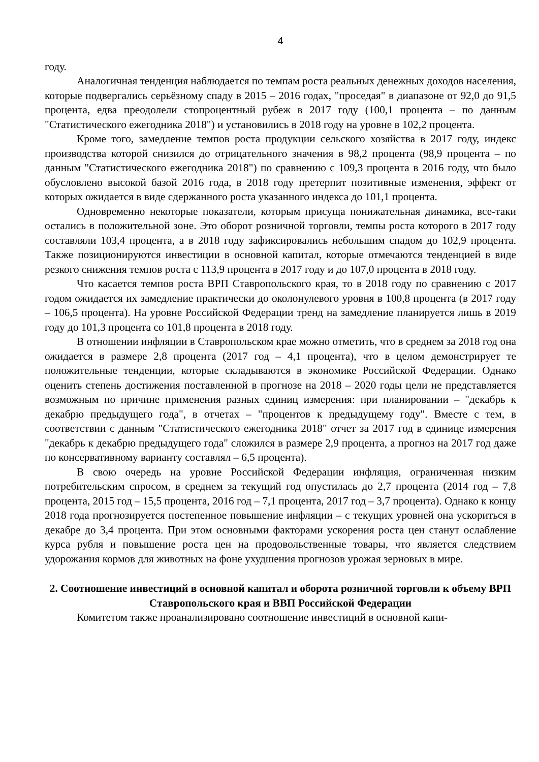4
году.
Аналогичная тенденция наблюдается по темпам роста реальных денежных доходов населения, которые подвергались серьёзному спаду в 2015 – 2016 годах, "проседая" в диапазоне от 92,0 до 91,5 процента, едва преодолели стопроцентный рубеж в 2017 году (100,1 процента – по данным "Статистического ежегодника 2018") и установились в 2018 году на уровне в 102,2 процента.
Кроме того, замедление темпов роста продукции сельского хозяйства в 2017 году, индекс производства которой снизился до отрицательного значения в 98,2 процента (98,9 процента – по данным "Статистического ежегодника 2018") по сравнению с 109,3 процента в 2016 году, что было обусловлено высокой базой 2016 года, в 2018 году претерпит позитивные изменения, эффект от которых ожидается в виде сдержанного роста указанного индекса до 101,1 процента.
Одновременно некоторые показатели, которым присуща понижательная динамика, все-таки остались в положительной зоне. Это оборот розничной торговли, темпы роста которого в 2017 году составляли 103,4 процента, а в 2018 году зафиксировались небольшим спадом до 102,9 процента. Также позиционируются инвестиции в основной капитал, которые отмечаются тенденцией в виде резкого снижения темпов роста с 113,9 процента в 2017 году и до 107,0 процента в 2018 году.
Что касается темпов роста ВРП Ставропольского края, то в 2018 году по сравнению с 2017 годом ожидается их замедление практически до околонулевого уровня в 100,8 процента (в 2017 году – 106,5 процента). На уровне Российской Федерации тренд на замедление планируется лишь в 2019 году до 101,3 процента со 101,8 процента в 2018 году.
В отношении инфляции в Ставропольском крае можно отметить, что в среднем за 2018 год она ожидается в размере 2,8 процента (2017 год – 4,1 процента), что в целом демонстрирует те положительные тенденции, которые складываются в экономике Российской Федерации. Однако оценить степень достижения поставленной в прогнозе на 2018 – 2020 годы цели не представляется возможным по причине применения разных единиц измерения: при планировании – "декабрь к декабрю предыдущего года", в отчетах – "процентов к предыдущему году". Вместе с тем, в соответствии с данным "Статистического ежегодника 2018" отчет за 2017 год в единице измерения "декабрь к декабрю предыдущего года" сложился в размере 2,9 процента, а прогноз на 2017 год даже по консервативному варианту составлял – 6,5 процента).
В свою очередь на уровне Российской Федерации инфляция, ограниченная низким потребительским спросом, в среднем за текущий год опустилась до 2,7 процента (2014 год – 7,8 процента, 2015 год – 15,5 процента, 2016 год – 7,1 процента, 2017 год – 3,7 процента). Однако к концу 2018 года прогнозируется постепенное повышение инфляции – с текущих уровней она ускориться в декабре до 3,4 процента. При этом основными факторами ускорения роста цен станут ослабление курса рубля и повышение роста цен на продовольственные товары, что является следствием удорожания кормов для животных на фоне ухудшения прогнозов урожая зерновых в мире.
2. Соотношение инвестиций в основной капитал и оборота розничной торговли к объему ВРП Ставропольского края и ВВП Российской Федерации
Комитетом также проанализировано соотношение инвестиций в основной капи-